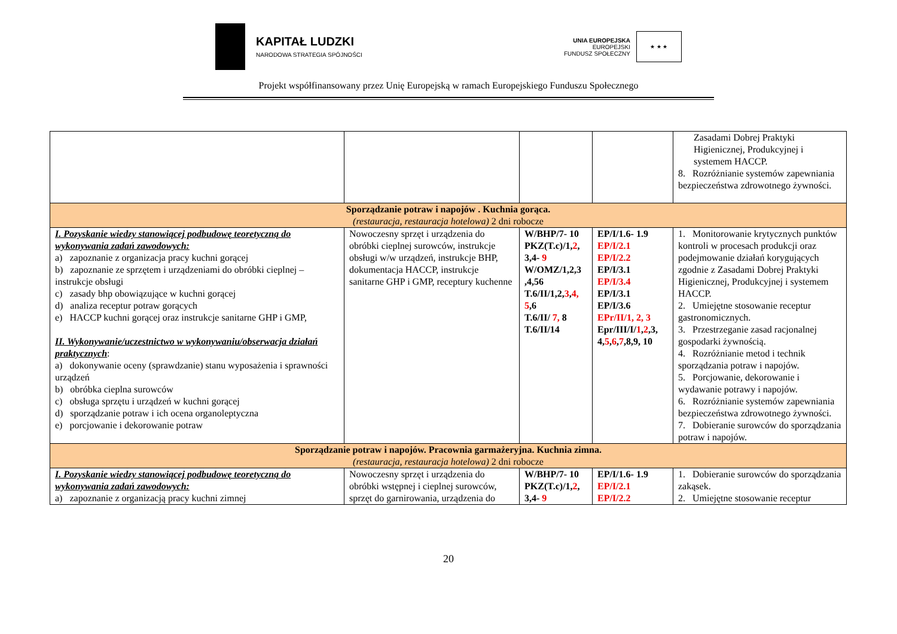KAPITAŁ LUDZKI
NARODOWA STRATEGIA SPÓJNOŚCI
UNIA EUROPEJSKA
EUROPEJSKI
FUNDUSZ SPOŁECZNY
★ ★ ★
Projekt współfinansowany przez Unię Europejską w ramach Europejskiego Funduszu Społecznego
| | | | | Zasadami Dobrej Praktyki Higienicznej, Produkcyjnej i systemem HACCP. 8. Rozróżnianie systemów zapewniania bezpieczeństwa zdrowotnego żywności. |
| Sporządzanie potraw i napojów . Kuchnia gorąca. (restauracja, restauracja hotelowa) 2 dni robocze | | | | |
| I. Pozyskanie wiedzy stanowiącej podbudowę teoretyczną do wykonywania zadań zawodowych: a) zapoznanie z organizacja pracy kuchni gorącej b) zapoznanie ze sprzętem i urządzeniami do obróbki cieplnej – instrukcje obsługi c) zasady bhp obowiązujące w kuchni gorącej d) analiza receptur potraw gorących e) HACCP kuchni gorącej oraz instrukcje sanitarne GHP i GMP, II. Wykonywanie/uczestnictwo w wykonywaniu/obserwacja działań praktycznych : a) dokonywanie oceny (sprawdzanie) stanu wyposażenia i sprawności urządzeń b) obróbka cieplna surowców c) obsługa sprzętu i urządzeń w kuchni gorącej d) sporządzanie potraw i ich ocena organoleptyczna e) porcjowanie i dekorowanie potraw | Nowoczesny sprzęt i urządzenia do obróbki cieplnej surowców, instrukcje obsługi w/w urządzeń, instrukcje BHP, dokumentacja HACCP, instrukcje sanitarne GHP i GMP, receptury kuchenne | W/BHP/7- 10 PKZ(T.c)/1, 2 , 3,4- 9 W/OMZ/1,2,3 ,4,56 T.6/II/1,2, 3 , 4, 5 ,6 T.6/II/ 7, 8 T.6/II/14 | EP/I/1.6- 1.9 EP/I/2.1 EP/I/2.2 EP/I/3.1 EP/I/3.4 EP/I/3.1 EP/I/3.6 EPr/II/1, 2, 3 Epr/III/I/ 1 , 2 ,3, 4, 5 , 6 , 7 ,8,9, 10 | 1. Monitorowanie krytycznych punktów kontroli w procesach produkcji oraz podejmowanie działań korygujących zgodnie z Zasadami Dobrej Praktyki Higienicznej, Produkcyjnej i systemem HACCP. 2. Umiejętne stosowanie receptur gastronomicznych. 3. Przestrzeganie zasad racjonalnej gospodarki żywnością. 4. Rozróżnianie metod i technik sporządzania potraw i napojów. 5. Porcjowanie, dekorowanie i wydawanie potrawy i napojów. 6. Rozróżnianie systemów zapewniania bezpieczeństwa zdrowotnego żywności. 7. Dobieranie surowców do sporządzania potraw i napojów. |
| Sporządzanie potraw i napojów. Pracownia garmażeryjna. Kuchnia zimna. (restauracja, restauracja hotelowa) 2 dni robocze | | | | |
| I. Pozyskanie wiedzy stanowiącej podbudowę teoretyczną do wykonywania zadań zawodowych: a) zapoznanie z organizacją pracy kuchni zimnej | Nowoczesny sprzęt i urządzenia do obróbki wstępnej i cieplnej surowców, sprzęt do garnirowania, urządzenia do | W/BHP/7- 10 PKZ(T.c)/1, 2 , 3,4- 9 | EP/I/1.6- 1.9 EP/I/2.1 EP/I/2.2 | 1. Dobieranie surowców do sporządzania zakąsek. 2. Umiejętne stosowanie receptur |
20